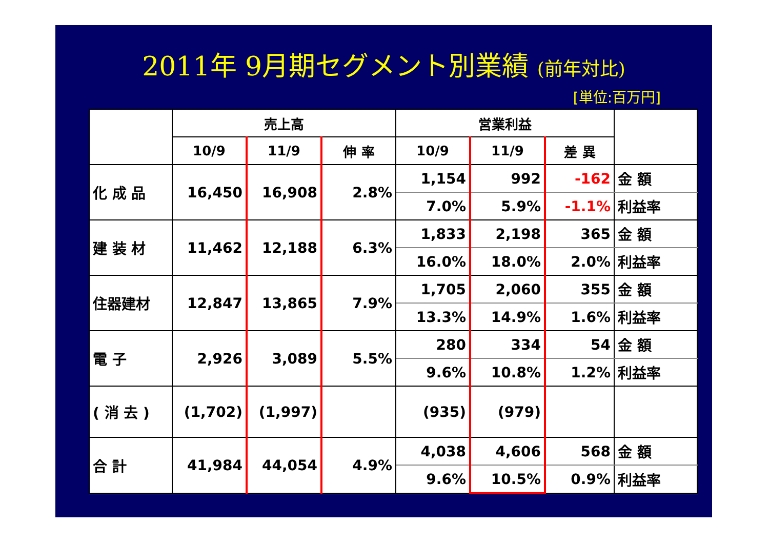2011年 9月期セグメント別業績 (前年対比)
[単位:百万円]
| | 売上高 | | | 営業利益 | | | |
| --- | --- | --- | --- | --- | --- | --- | --- |
| | 10/9 | 11/9 | 伸 率 | 10/9 | 11/9 | 差 異 | |
| 化 成 品 | 16,450 | 16,908 | 2.8% | 1,154 | 992 | -162 | 金 額 |
| | | | | 7.0% | 5.9% | -1.1% | 利益率 |
| 建 装 材 | 11,462 | 12,188 | 6.3% | 1,833 | 2,198 | 365 | 金 額 |
| | | | | 16.0% | 18.0% | 2.0% | 利益率 |
| 住器建材 | 12,847 | 13,865 | 7.9% | 1,705 | 2,060 | 355 | 金 額 |
| | | | | 13.3% | 14.9% | 1.6% | 利益率 |
| 電 子 | 2,926 | 3,089 | 5.5% | 280 | 334 | 54 | 金 額 |
| | | | | 9.6% | 10.8% | 1.2% | 利益率 |
| ( 消 去 ) | (1,702) | (1,997) | | (935) | (979) | | |
| 合 計 | 41,984 | 44,054 | 4.9% | 4,038 | 4,606 | 568 | 金 額 |
| | | | | 9.6% | 10.5% | 0.9% | 利益率 |